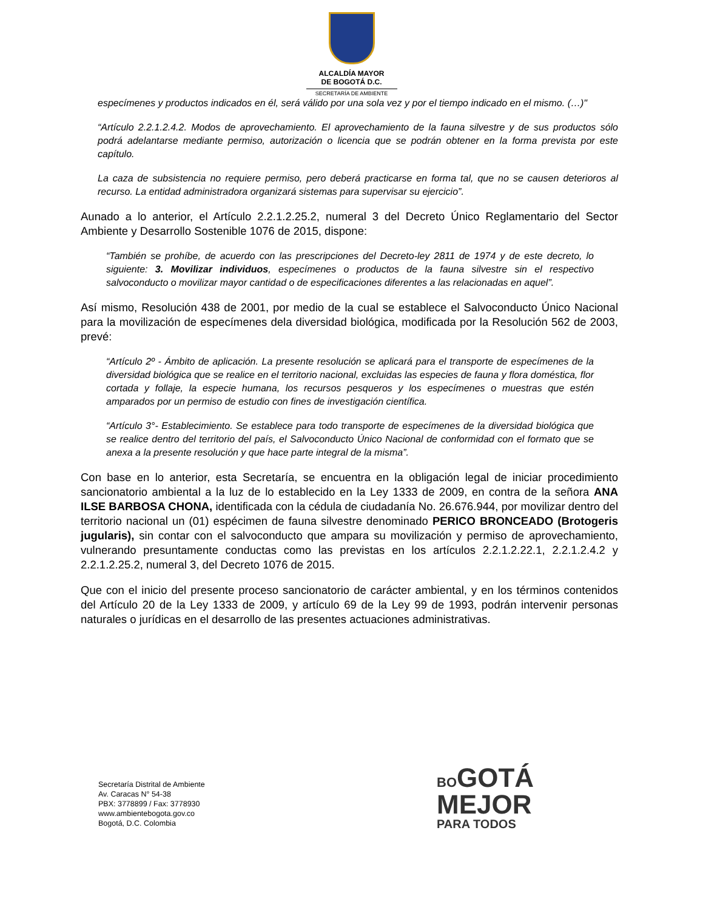ALCALDÍA MAYOR
DE BOGOTÁ D.C.
SECRETARÍA DE AMBIENTE
especímenes y productos indicados en él, será válido por una sola vez y por el tiempo indicado en el mismo. (…)"
“Artículo 2.2.1.2.4.2. Modos de aprovechamiento. El aprovechamiento de la fauna silvestre y de sus productos sólo podrá adelantarse mediante permiso, autorización o licencia que se podrán obtener en la forma prevista por este capítulo.
La caza de subsistencia no requiere permiso, pero deberá practicarse en forma tal, que no se causen deterioros al recurso. La entidad administradora organizará sistemas para supervisar su ejercicio”.
Aunado a lo anterior, el Artículo 2.2.1.2.25.2, numeral 3 del Decreto Único Reglamentario del Sector Ambiente y Desarrollo Sostenible 1076 de 2015, dispone:
“También se prohíbe, de acuerdo con las prescripciones del Decreto-ley 2811 de 1974 y de este decreto, lo siguiente: 3. Movilizar individuos, especímenes o productos de la fauna silvestre sin el respectivo salvoconducto o movilizar mayor cantidad o de especificaciones diferentes a las relacionadas en aquel”.
Así mismo, Resolución 438 de 2001, por medio de la cual se establece el Salvoconducto Único Nacional para la movilización de especímenes dela diversidad biológica, modificada por la Resolución 562 de 2003, prevé:
“Artículo 2º - Ámbito de aplicación. La presente resolución se aplicará para el transporte de especímenes de la diversidad biológica que se realice en el territorio nacional, excluidas las especies de fauna y flora doméstica, flor cortada y follaje, la especie humana, los recursos pesqueros y los especímenes o muestras que estén amparados por un permiso de estudio con fines de investigación científica.
“Artículo 3°- Establecimiento. Se establece para todo transporte de especímenes de la diversidad biológica que se realice dentro del territorio del país, el Salvoconducto Único Nacional de conformidad con el formato que se anexa a la presente resolución y que hace parte integral de la misma”.
Con base en lo anterior, esta Secretaría, se encuentra en la obligación legal de iniciar procedimiento sancionatorio ambiental a la luz de lo establecido en la Ley 1333 de 2009, en contra de la señora ANA ILSE BARBOSA CHONA, identificada con la cédula de ciudadanía No. 26.676.944, por movilizar dentro del territorio nacional un (01) espécimen de fauna silvestre denominado PERICO BRONCEADO (Brotogeris jugularis), sin contar con el salvoconducto que ampara su movilización y permiso de aprovechamiento, vulnerando presuntamente conductas como las previstas en los artículos 2.2.1.2.22.1, 2.2.1.2.4.2 y 2.2.1.2.25.2, numeral 3, del Decreto 1076 de 2015.
Que con el inicio del presente proceso sancionatorio de carácter ambiental, y en los términos contenidos del Artículo 20 de la Ley 1333 de 2009, y artículo 69 de la Ley 99 de 1993, podrán intervenir personas naturales o jurídicas en el desarrollo de las presentes actuaciones administrativas.
Secretaría Distrital de Ambiente
Av. Caracas N° 54-38
PBX: 3778899 / Fax: 3778930
www.ambientebogota.gov.co
Bogotá, D.C. Colombia
BO GOTÁ
MEJOR
PARA TODOS